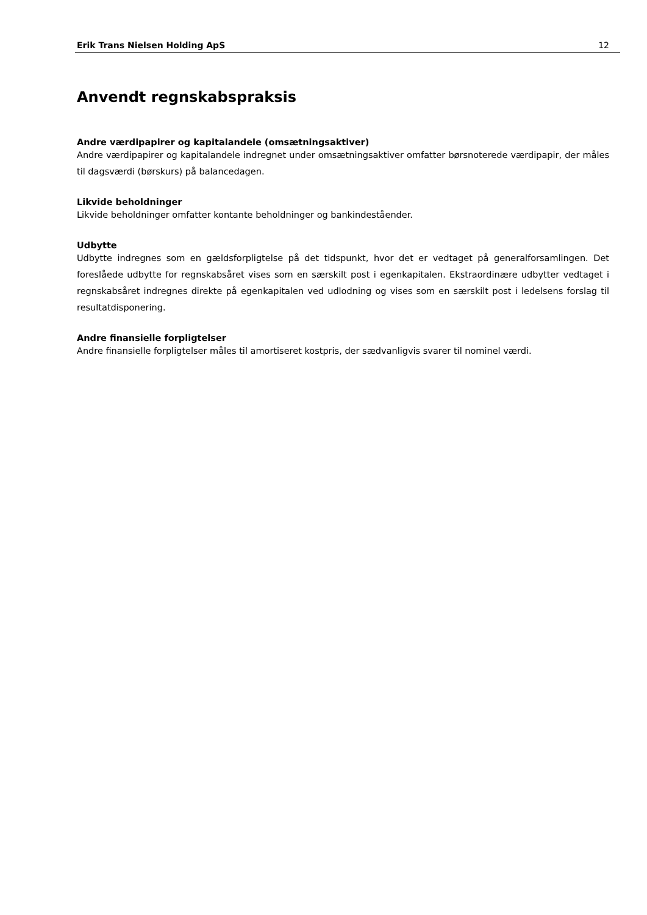Erik Trans Nielsen Holding ApS 12
Anvendt regnskabspraksis
Andre værdipapirer og kapitalandele (omsætningsaktiver)
Andre værdipapirer og kapitalandele indregnet under omsætningsaktiver omfatter børsnoterede værdipapir, der måles til dagsværdi (børskurs) på balancedagen.
Likvide beholdninger
Likvide beholdninger omfatter kontante beholdninger og bankindeståender.
Udbytte
Udbytte indregnes som en gældsforpligtelse på det tidspunkt, hvor det er vedtaget på generalforsamlingen. Det foreslåede udbytte for regnskabsåret vises som en særskilt post i egenkapitalen. Ekstraordinære udbytter vedtaget i regnskabsåret indregnes direkte på egenkapitalen ved udlodning og vises som en særskilt post i ledelsens forslag til resultatdisponering.
Andre finansielle forpligtelser
Andre finansielle forpligtelser måles til amortiseret kostpris, der sædvanligvis svarer til nominel værdi.